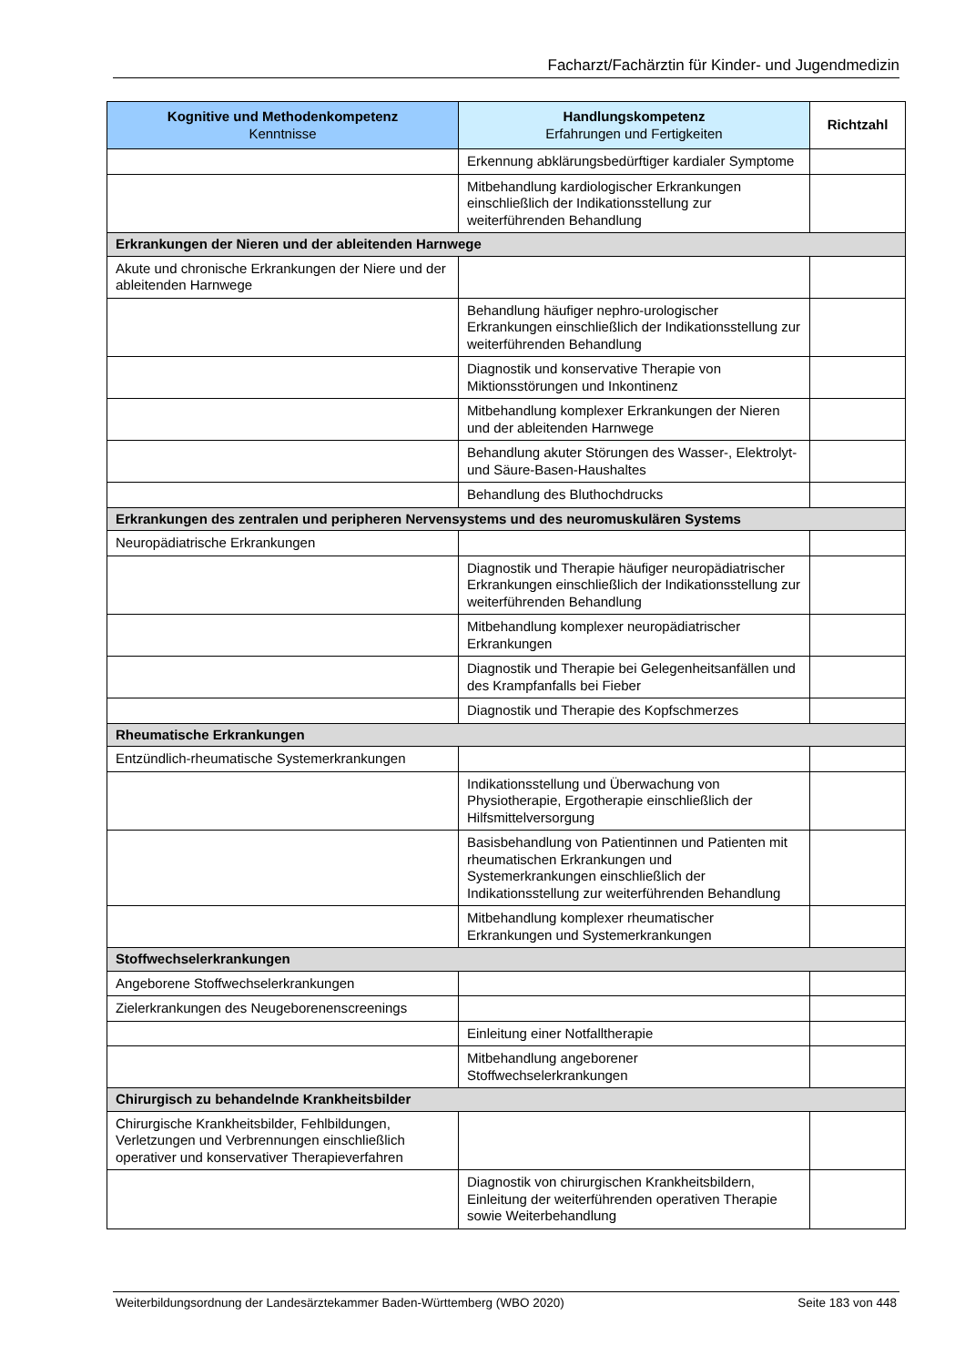Facharzt/Fachärztin für Kinder- und Jugendmedizin
| Kognitive und Methodenkompetenz Kenntnisse | Handlungskompetenz Erfahrungen und Fertigkeiten | Richtzahl |
| --- | --- | --- |
| | Erkennung abklärungsbedürftiger kardialer Symptome | |
| | Mitbehandlung kardiologischer Erkrankungen einschließlich der Indikationsstellung zur weiterführenden Behandlung | |
| Erkrankungen der Nieren und der ableitenden Harnwege | | |
| Akute und chronische Erkrankungen der Niere und der ableitenden Harnwege | | |
| | Behandlung häufiger nephro-urologischer Erkrankungen einschließlich der Indikationsstellung zur weiterführenden Behandlung | |
| | Diagnostik und konservative Therapie von Miktionsstörungen und Inkontinenz | |
| | Mitbehandlung komplexer Erkrankungen der Nieren und der ableitenden Harnwege | |
| | Behandlung akuter Störungen des Wasser-, Elektrolyt- und Säure-Basen-Haushaltes | |
| | Behandlung des Bluthochdrucks | |
| Erkrankungen des zentralen und peripheren Nervensystems und des neuromuskulären Systems | | |
| Neuropädiatrische Erkrankungen | | |
| | Diagnostik und Therapie häufiger neuropädiatrischer Erkrankungen einschließlich der Indikationsstellung zur weiterführenden Behandlung | |
| | Mitbehandlung komplexer neuropädiatrischer Erkrankungen | |
| | Diagnostik und Therapie bei Gelegenheitsanfällen und des Krampfanfalls bei Fieber | |
| | Diagnostik und Therapie des Kopfschmerzes | |
| Rheumatische Erkrankungen | | |
| Entzündlich-rheumatische Systemerkrankungen | | |
| | Indikationsstellung und Überwachung von Physiotherapie, Ergotherapie einschließlich der Hilfsmittelversorgung | |
| | Basisbehandlung von Patientinnen und Patienten mit rheumatischen Erkrankungen und Systemerkrankungen einschließlich der Indikationsstellung zur weiterführenden Behandlung | |
| | Mitbehandlung komplexer rheumatischer Erkrankungen und Systemerkrankungen | |
| Stoffwechselerkrankungen | | |
| Angeborene Stoffwechselerkrankungen | | |
| Zielerkrankungen des Neugeborenenscreenings | | |
| | Einleitung einer Notfalltherapie | |
| | Mitbehandlung angeborener Stoffwechselerkrankungen | |
| Chirurgisch zu behandelnde Krankheitsbilder | | |
| Chirurgische Krankheitsbilder, Fehlbildungen, Verletzungen und Verbrennungen einschließlich operativer und konservativer Therapieverfahren | | |
| | Diagnostik von chirurgischen Krankheitsbildern, Einleitung der weiterführenden operativen Therapie sowie Weiterbehandlung | |
Weiterbildungsordnung der Landesärztekammer Baden-Württemberg (WBO 2020) Seite 183 von 448